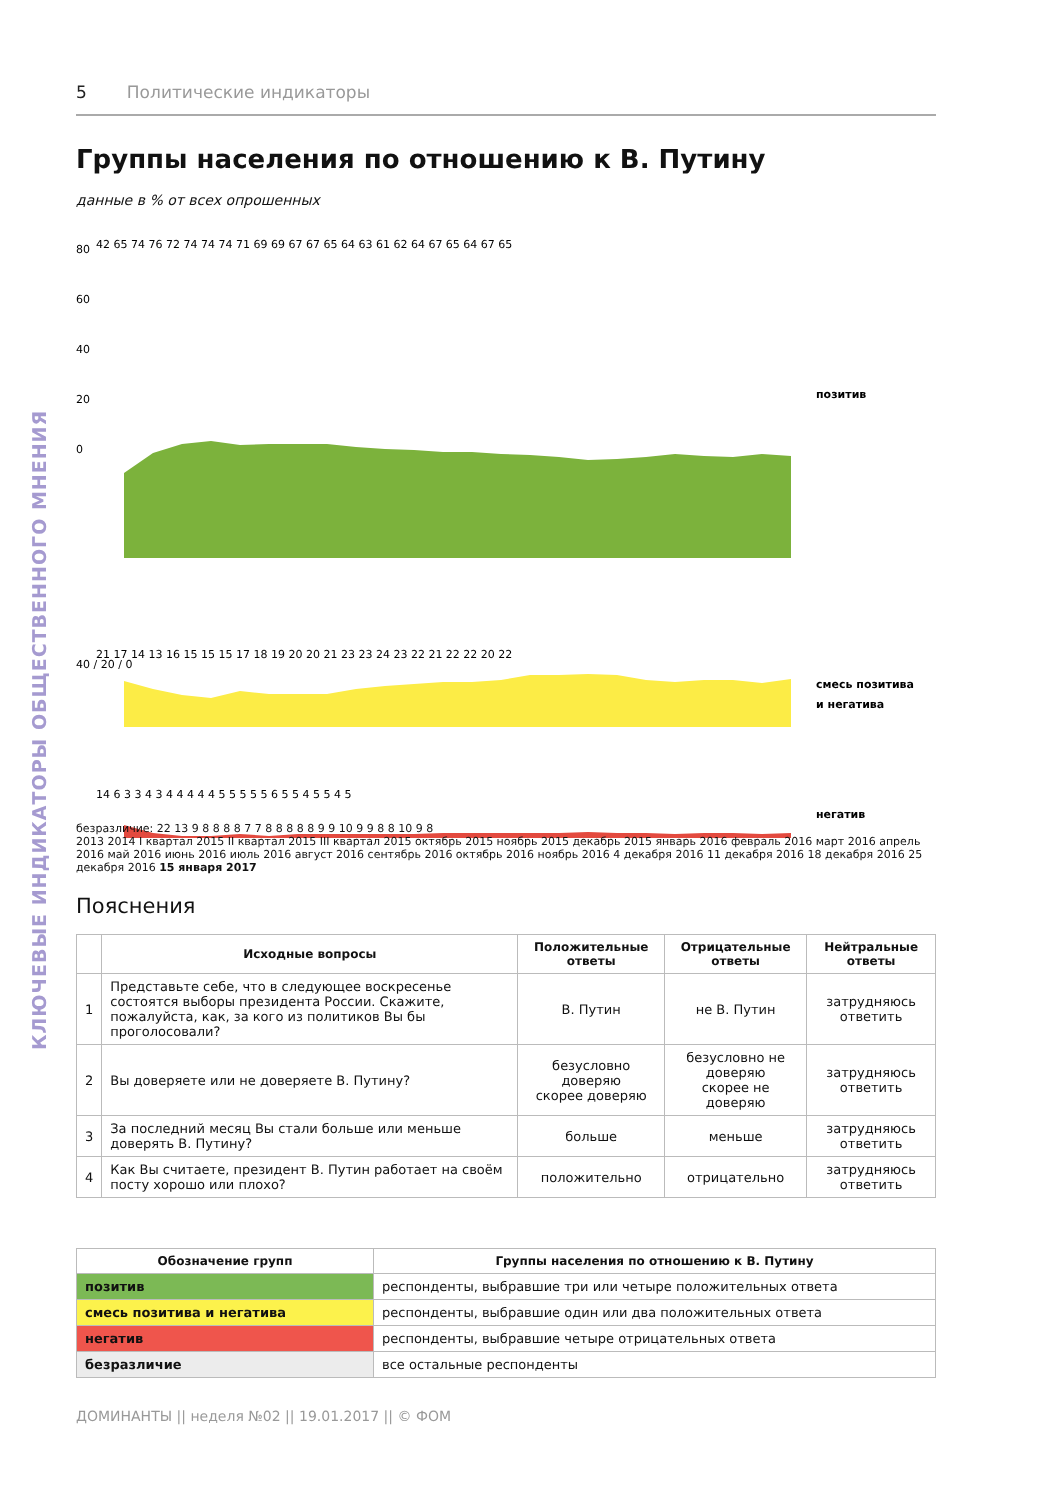КЛЮЧЕВЫЕ ИНДИКАТОРЫ ОБЩЕСТВЕННОГО МНЕНИЯ
5 Политические индикаторы
Группы населения по отношению к В. Путину
данные в % от всех опрошенных
80
60
40
20
0
42 65 74 76 72 74 74 74 71 69 69 67 67 65 64 63 61 62 64 67 65 64 67 65
позитив
40 / 20 / 0
21 17 14 13 16 15 15 15 17 18 19 20 20 21 23 23 24 23 22 21 22 22 20 22
смесь позитива
и негатива
14 6 3 3 4 3 4 4 4 4 4 5 5 5 5 5 6 5 5 4 5 5 4 5
негатив
безразличие: 22 13 9 8 8 8 8 7 7 8 8 8 8 8 9 9 10 9 9 8 8 10 9 8
2013 2014 I квартал 2015 II квартал 2015 III квартал 2015 октябрь 2015 ноябрь 2015 декабрь 2015 январь 2016 февраль 2016 март 2016 апрель 2016 май 2016 июнь 2016 июль 2016 август 2016 сентябрь 2016 октябрь 2016 ноябрь 2016 4 декабря 2016 11 декабря 2016 18 декабря 2016 25 декабря 2016 15 января 2017
Пояснения
| | Исходные вопросы | Положительные ответы | Отрицательные ответы | Нейтральные ответы |
| --- | --- | --- | --- | --- |
| 1 | Представьте себе, что в следующее воскресенье состоятся выборы президента России. Скажите, пожалуйста, как, за кого из политиков Вы бы проголосовали? | В. Путин | не В. Путин | затрудняюсь ответить |
| 2 | Вы доверяете или не доверяете В. Путину? | безусловно доверяю скорее доверяю | безусловно не доверяю скорее не доверяю | затрудняюсь ответить |
| 3 | За последний месяц Вы стали больше или меньше доверять В. Путину? | больше | меньше | затрудняюсь ответить |
| 4 | Как Вы считаете, президент В. Путин работает на своём посту хорошо или плохо? | положительно | отрицательно | затрудняюсь ответить |
| Обозначение групп | Группы населения по отношению к В. Путину |
| --- | --- |
| позитив | респонденты, выбравшие три или четыре положительных ответа |
| смесь позитива и негатива | респонденты, выбравшие один или два положительных ответа |
| негатив | респонденты, выбравшие четыре отрицательных ответа |
| безразличие | все остальные респонденты |
ДОМИНАНТЫ || неделя №02 || 19.01.2017 || © ФОМ